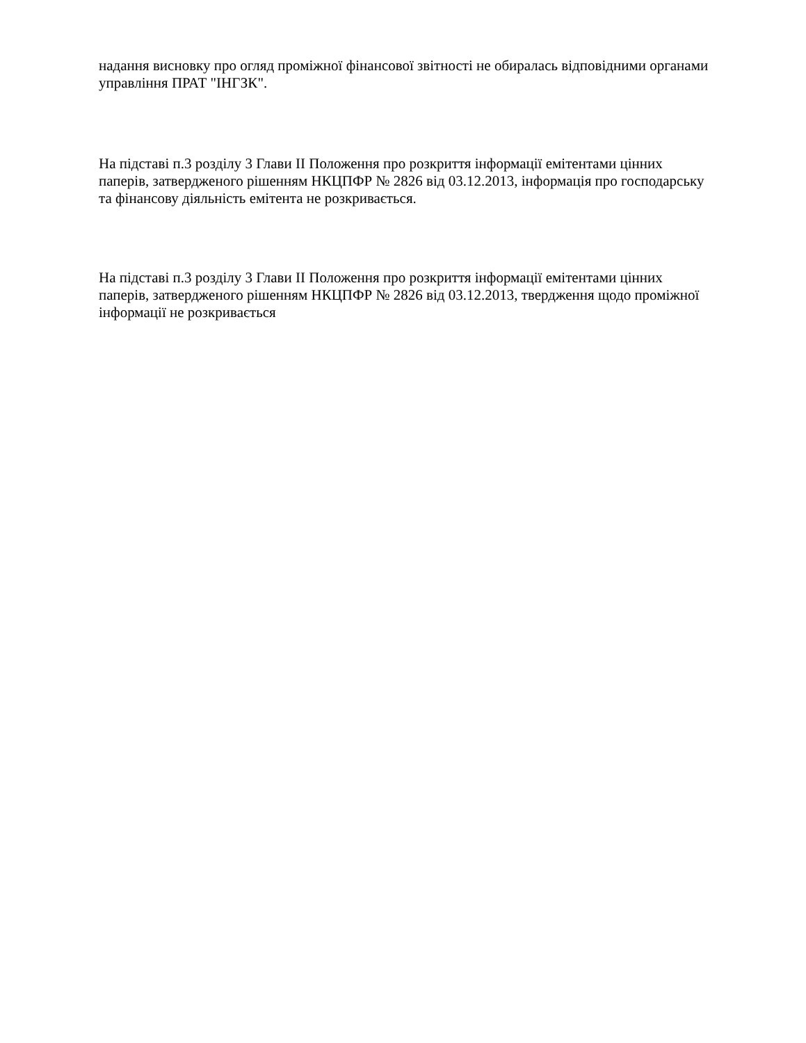надання висновку про огляд проміжної фінансової звітності не обиралась відповідними органами управління ПРАТ "ІНГЗК".
На підставі п.3 розділу 3 Глави II Положення про розкриття інформації емітентами цінних паперів, затвердженого рішенням НКЦПФР № 2826 від 03.12.2013, інформація про господарську та фінансову діяльність емітента не розкривається.
На підставі п.3 розділу 3 Глави II Положення про розкриття інформації емітентами цінних паперів, затвердженого рішенням НКЦПФР № 2826 від 03.12.2013, твердження щодо проміжної інформації не розкривається